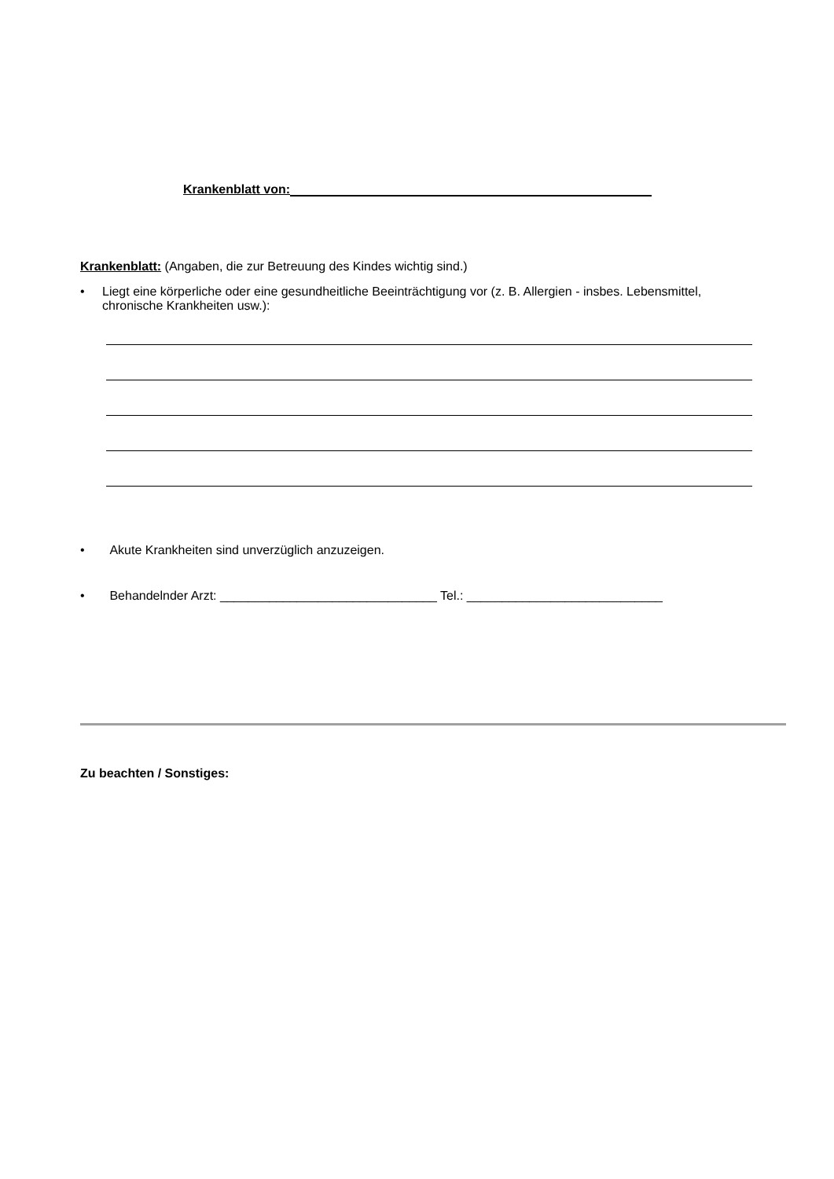Krankenblatt von:
Krankenblatt: (Angaben, die zur Betreuung des Kindes wichtig sind.)
• Liegt eine körperliche oder eine gesundheitliche Beeinträchtigung vor (z. B. Allergien - insbes. Lebensmittel, chronische Krankheiten usw.):
• Akute Krankheiten sind unverzüglich anzuzeigen.
• Behandelnder Arzt: _______________________________ Tel.: ____________________________
Zu beachten / Sonstiges: